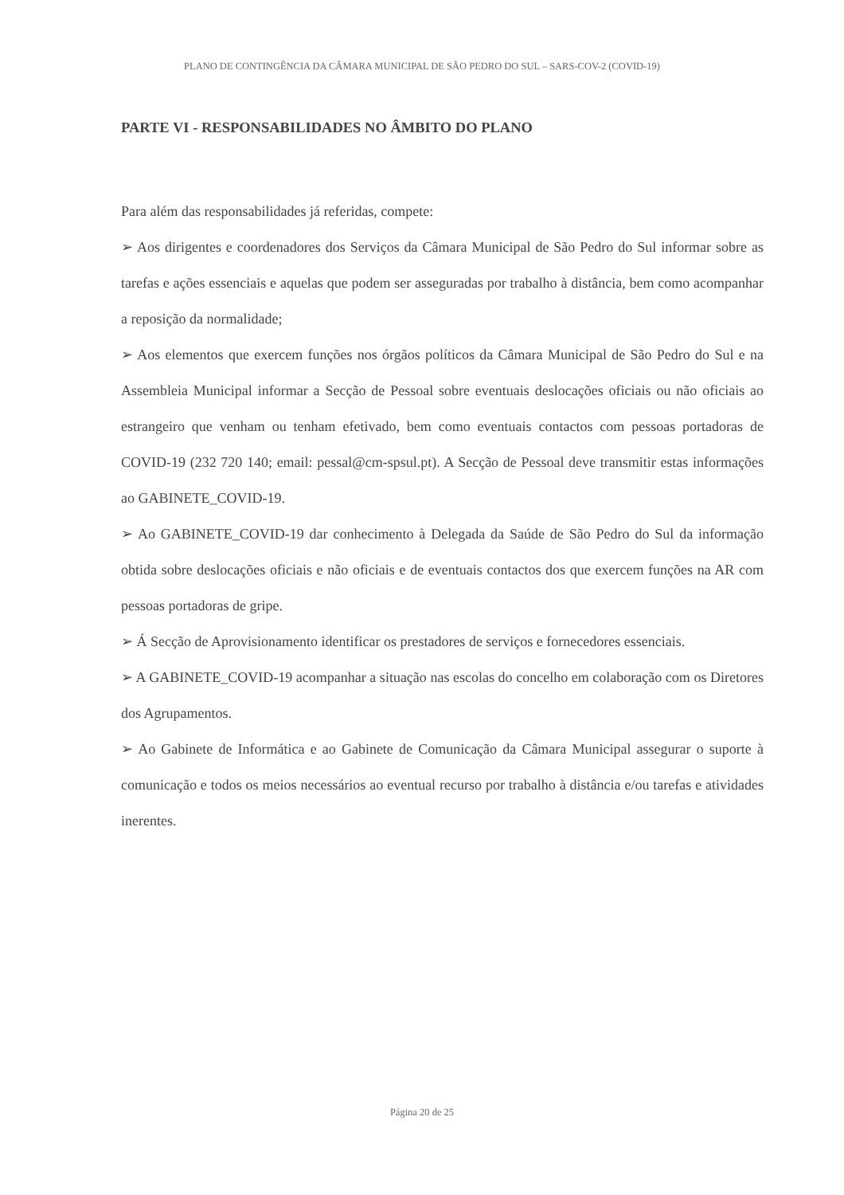PLANO DE CONTINGÊNCIA DA CÂMARA MUNICIPAL DE SÃO PEDRO DO SUL – SARS-COV-2 (COVID-19)
PARTE VI - RESPONSABILIDADES NO ÂMBITO DO PLANO
Para além das responsabilidades já referidas, compete:
➢ Aos dirigentes e coordenadores dos Serviços da Câmara Municipal de São Pedro do Sul informar sobre as tarefas e ações essenciais e aquelas que podem ser asseguradas por trabalho à distância, bem como acompanhar a reposição da normalidade;
➢ Aos elementos que exercem funções nos órgãos políticos da Câmara Municipal de São Pedro do Sul e na Assembleia Municipal informar a Secção de Pessoal sobre eventuais deslocações oficiais ou não oficiais ao estrangeiro que venham ou tenham efetivado, bem como eventuais contactos com pessoas portadoras de COVID-19 (232 720 140; email: pessal@cm-spsul.pt). A Secção de Pessoal deve transmitir estas informações ao GABINETE_COVID-19.
➢ Ao GABINETE_COVID-19 dar conhecimento à Delegada da Saúde de São Pedro do Sul da informação obtida sobre deslocações oficiais e não oficiais e de eventuais contactos dos que exercem funções na AR com pessoas portadoras de gripe.
➢ Á Secção de Aprovisionamento identificar os prestadores de serviços e fornecedores essenciais.
➢ A GABINETE_COVID-19 acompanhar a situação nas escolas do concelho em colaboração com os Diretores dos Agrupamentos.
➢ Ao Gabinete de Informática e ao Gabinete de Comunicação da Câmara Municipal assegurar o suporte à comunicação e todos os meios necessários ao eventual recurso por trabalho à distância e/ou tarefas e atividades inerentes.
Página 20 de 25